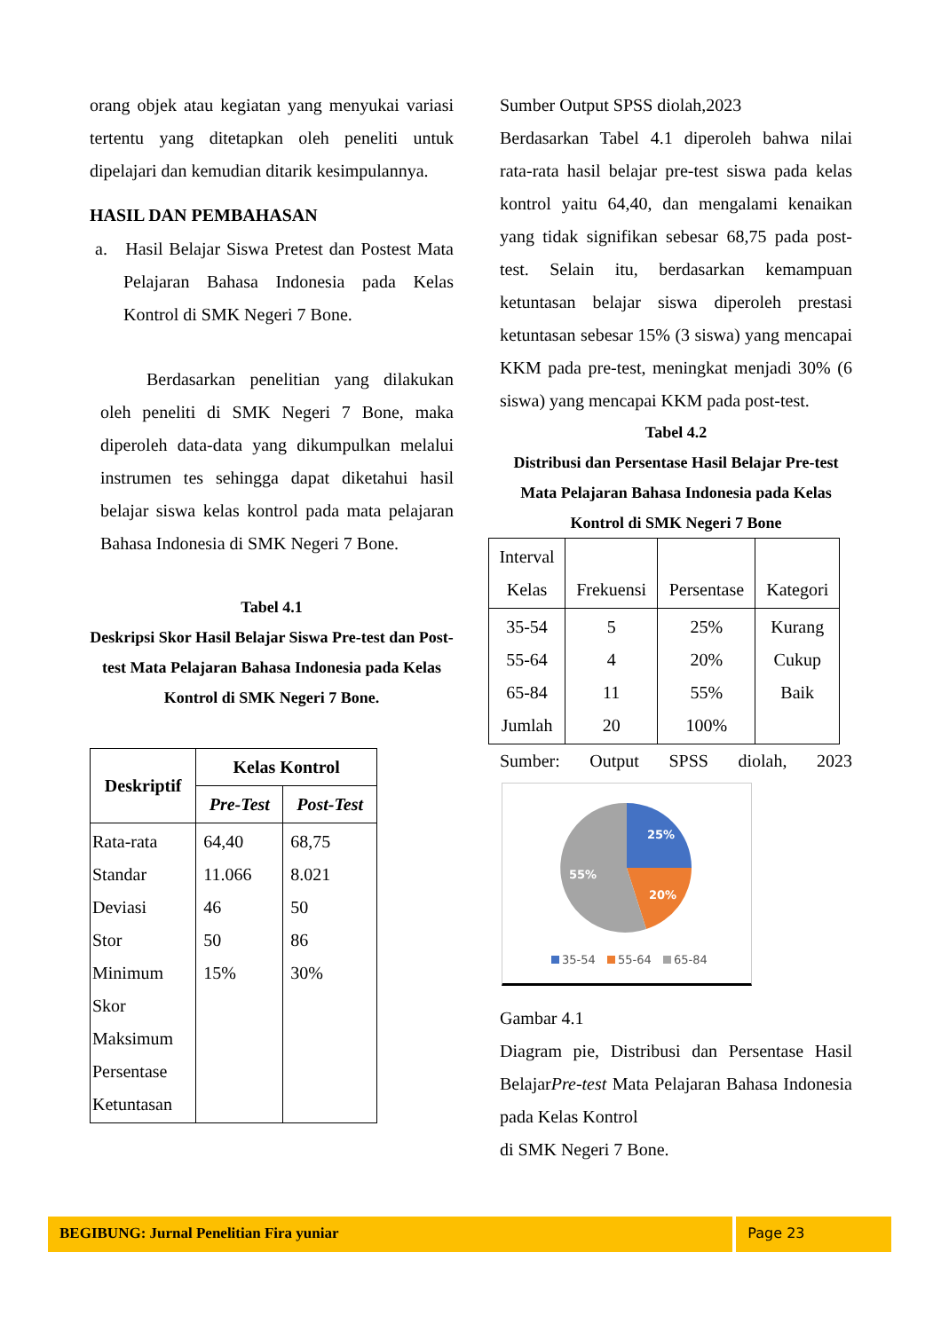orang objek atau kegiatan yang menyukai variasi tertentu yang ditetapkan oleh peneliti untuk dipelajari dan kemudian ditarik kesimpulannya.
HASIL DAN PEMBAHASAN
a. Hasil Belajar Siswa Pretest dan Postest Mata Pelajaran Bahasa Indonesia pada Kelas Kontrol di SMK Negeri 7 Bone.
Berdasarkan penelitian yang dilakukan oleh peneliti di SMK Negeri 7 Bone, maka diperoleh data-data yang dikumpulkan melalui instrumen tes sehingga dapat diketahui hasil belajar siswa kelas kontrol pada mata pelajaran Bahasa Indonesia di SMK Negeri 7 Bone.
Tabel 4.1
Deskripsi Skor Hasil Belajar Siswa Pre-test dan Post-test Mata Pelajaran Bahasa Indonesia pada Kelas Kontrol di SMK Negeri 7 Bone.
| Deskriptif | Kelas Kontrol | |
| --- | --- | --- |
| | Pre-Test | Post-Test |
| Rata-rata Standar Deviasi Stor Minimum Skor Maksimum Persentase Ketuntasan | 64,40 11.066 46 50 15% | 68,75 8.021 50 86 30% |
Sumber Output SPSS diolah,2023
Berdasarkan Tabel 4.1 diperoleh bahwa nilai rata-rata hasil belajar pre-test siswa pada kelas kontrol yaitu 64,40, dan mengalami kenaikan yang tidak signifikan sebesar 68,75 pada post-test. Selain itu, berdasarkan kemampuan ketuntasan belajar siswa diperoleh prestasi ketuntasan sebesar 15% (3 siswa) yang mencapai KKM pada pre-test, meningkat menjadi 30% (6 siswa) yang mencapai KKM pada post-test.
Tabel 4.2
Distribusi dan Persentase Hasil Belajar Pre-test Mata Pelajaran Bahasa Indonesia pada Kelas Kontrol di SMK Negeri 7 Bone
| Interval Kelas | Frekuensi | Persentase | Kategori |
| 35-54 55-64 65-84 Jumlah | 5 4 11 20 | 25% 20% 55% 100% | Kurang Cukup Baik |
Sumber: Output SPSS diolah, 2023
25%
20%
55%
35-54
55-64
65-84
Gambar 4.1
Diagram pie, Distribusi dan Persentase Hasil BelajarPre-test Mata Pelajaran Bahasa Indonesia pada Kelas Kontrol
di SMK Negeri 7 Bone.
BEGIBUNG: Jurnal Penelitian Fira yuniar Page 23